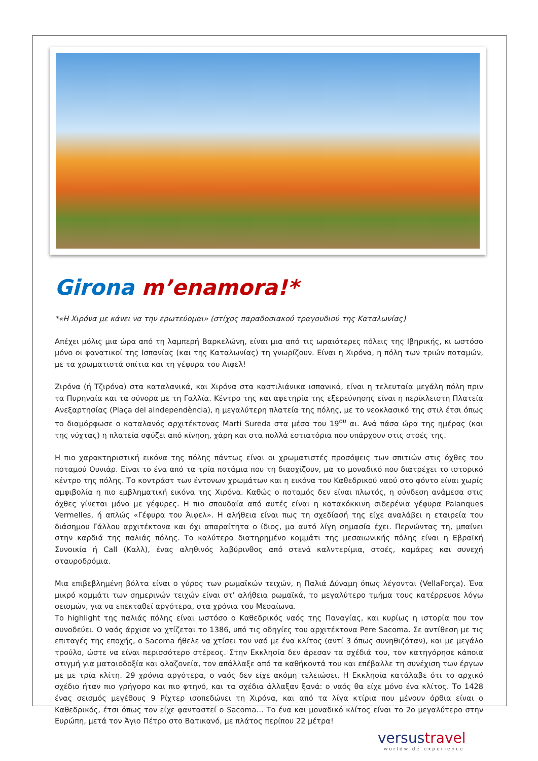Girona m’enamora!*
*«Η Χιρόνα με κάνει να την ερωτεύομαι» (στίχος παραδοσιακού τραγουδιού της Καταλωνίας)
Απέχει μόλις μια ώρα από τη λαμπερή Βαρκελώνη, είναι μια από τις ωραιότερες πόλεις της Ιβηρικής, κι ωστόσο μόνο οι φανατικοί της Ισπανίας (και της Καταλωνίας) τη γνωρίζουν. Είναι η Χιρόνα, η πόλη των τριών ποταμών, με τα χρωματιστά σπίτια και τη γέφυρα του Αιφελ!
Ζιρόνα (ή Τζιρόνα) στα καταλανικά, και Χιρόνα στα καστιλιάνικα ισπανικά, είναι η τελευταία μεγάλη πόλη πριν τα Πυρηναία και τα σύνορα με τη Γαλλία. Κέντρο της και αφετηρία της εξερεύνησης είναι η περίκλειστη Πλατεία Ανεξαρτησίας (Plaça del aIndependència), η μεγαλύτερη πλατεία της πόλης, με το νεοκλασικό της στιλ έτσι όπως το διαμόρφωσε ο καταλανός αρχιτέκτονας Marti Sureda στα μέσα του 19<sup>ου</sup> αι. Ανά πάσα ώρα της ημέρας (και της νύχτας) η πλατεία σφύζει από κίνηση, χάρη και στα πολλά εστιατόρια που υπάρχουν στις στοές της.
Η πιο χαρακτηριστική εικόνα της πόλης πάντως είναι οι χρωματιστές προσόψεις των σπιτιών στις όχθες του ποταμού Ουνιάρ. Είναι το ένα από τα τρία ποτάμια που τη διασχίζουν, μα το μοναδικό που διατρέχει το ιστορικό κέντρο της πόλης. Το κοντράστ των έντονων χρωμάτων και η εικόνα του Καθεδρικού ναού στο φόντο είναι χωρίς αμφιβολία η πιο εμβληματική εικόνα της Χιρόνα. Καθώς ο ποταμός δεν είναι πλωτός, η σύνδεση ανάμεσα στις όχθες γίνεται μόνο με γέφυρες. Η πιο σπουδαία από αυτές είναι η κατακόκκινη σιδερένια γέφυρα Palanques Vermelles, ή απλώς «Γέφυρα του Άιφελ». Η αλήθεια είναι πως τη σχεδίασή της είχε αναλάβει η εταιρεία του διάσημου Γάλλου αρχιτέκτονα και όχι απαραίτητα ο ίδιος, μα αυτό λίγη σημασία έχει. Περνώντας τη, μπαίνει στην καρδιά της παλιάς πόλης. Το καλύτερα διατηρημένο κομμάτι της μεσαιωνικής πόλης είναι η Εβραϊκή Συνοικία ή Call (Καλλ), ένας αληθινός λαβύρινθος από στενά καλντερίμια, στοές, καμάρες και συνεχή σταυροδρόμια.
Μια επιβεβλημένη βόλτα είναι ο γύρος των ρωμαϊκών τειχών, η Παλιά Δύναμη όπως λέγονται (VellaForça). Ένα μικρό κομμάτι των σημερινών τειχών είναι στ' αλήθεια ρωμαϊκά, το μεγαλύτερο τμήμα τους κατέρρευσε λόγω σεισμών, για να επεκταθεί αργότερα, στα χρόνια του Μεσαίωνα.
Το highlight της παλιάς πόλης είναι ωστόσο ο Καθεδρικός ναός της Παναγίας, και κυρίως η ιστορία που τον συνοδεύει. Ο ναός άρχισε να χτίζεται το 1386, υπό τις οδηγίες του αρχιτέκτονα Pere Sacoma. Σε αντίθεση με τις επιταγές της εποχής, ο Sacoma ήθελε να χτίσει τον ναό με ένα κλίτος (αντί 3 όπως συνηθιζόταν), και με μεγάλο τρούλο, ώστε να είναι περισσότερο στέρεος. Στην Εκκλησία δεν άρεσαν τα σχέδιά του, τον κατηγόρησε κάποια στιγμή για ματαιοδοξία και αλαζονεία, τον απάλλαξε από τα καθήκοντά του και επέβαλλε τη συνέχιση των έργων με με τρία κλίτη. 29 χρόνια αργότερα, ο ναός δεν είχε ακόμη τελειώσει. Η Εκκλησία κατάλαβε ότι το αρχικό σχέδιο ήταν πιο γρήγορο και πιο φτηνό, και τα σχέδια άλλαξαν ξανά: ο ναός θα είχε μόνο ένα κλίτος. Το 1428 ένας σεισμός μεγέθους 9 Ρίχτερ ισοπεδώνει τη Χιρόνα, και από τα λίγα κτίρια που μένουν όρθια είναι ο Καθεδρικός, έτσι όπως τον είχε φανταστεί ο Sacoma… Το ένα και μοναδικό κλίτος είναι το 2ο μεγαλύτερο στην Ευρώπη, μετά τον Άγιο Πέτρο στο Βατικανό, με πλάτος περίπου 22 μέτρα!
versustravel
worldwide experience